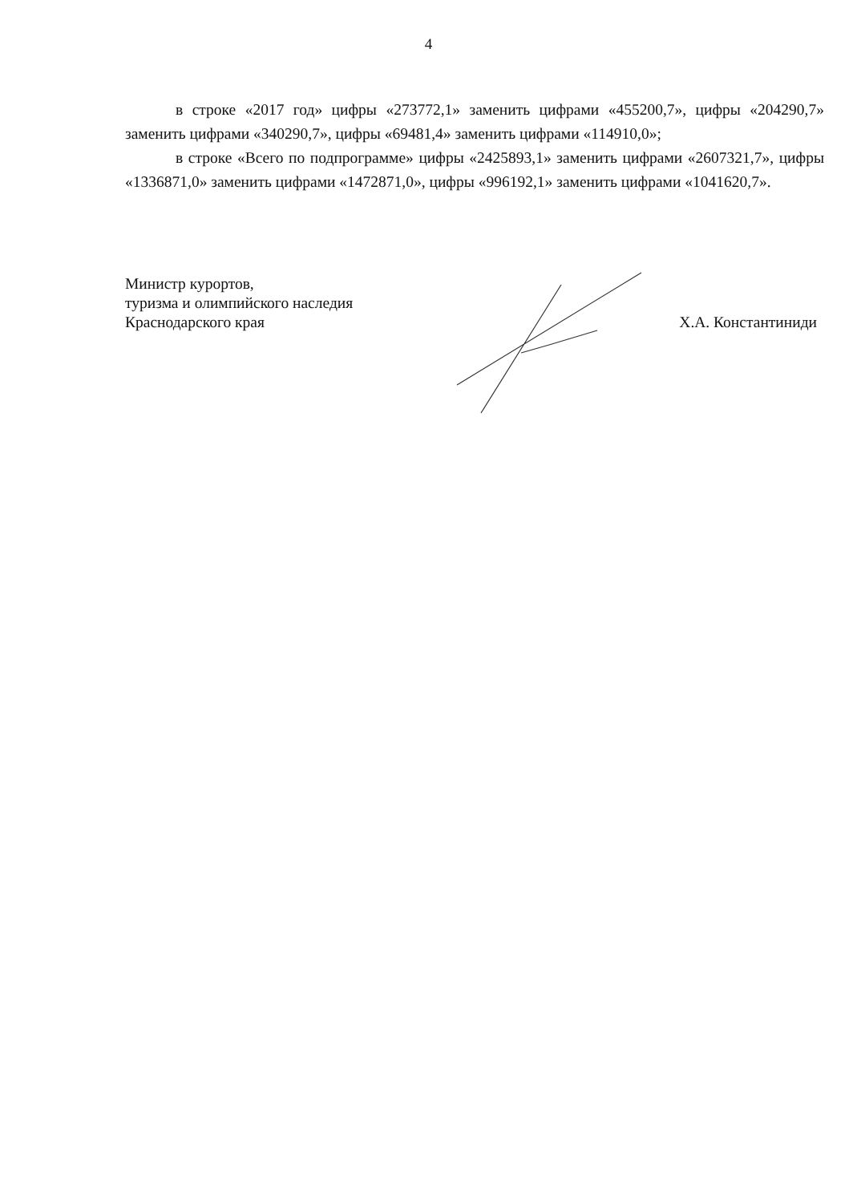4
в строке «2017 год» цифры «273772,1» заменить цифрами «455200,7», цифры «204290,7» заменить цифрами «340290,7», цифры «69481,4» заменить цифрами «114910,0»;
в строке «Всего по подпрограмме» цифры «2425893,1» заменить цифрами «2607321,7», цифры «1336871,0» заменить цифрами «1472871,0», цифры «996192,1» заменить цифрами «1041620,7».
Министр курортов,
туризма и олимпийского наследия
Краснодарского края
Х.А. Константиниди